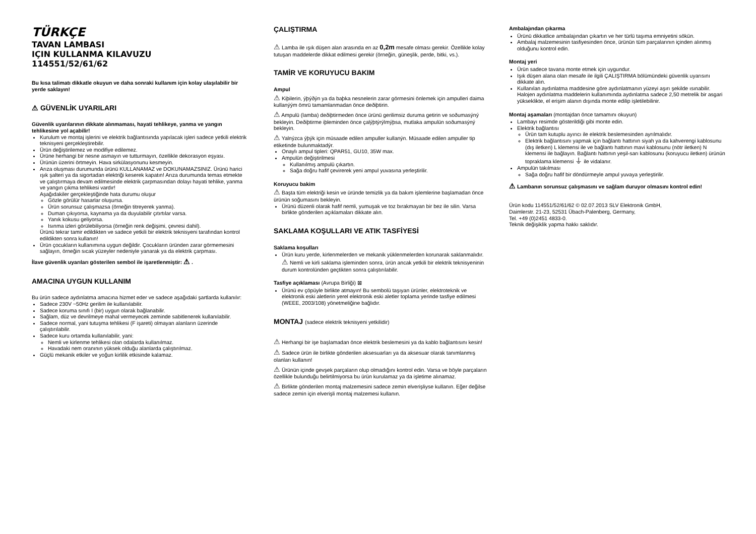TÜRKÇE
TAVAN LAMBASI
IÇIN KULLANMA KILAVUZU
114551/52/61/62
Bu kısa talimatı dikkatle okuyun ve daha sonraki kullanım için kolay ulaşılabilir bir yerde saklayın!
⚠ GÜVENLİK UYARILARI
Güvenlik uyarılarının dikkate alınmaması, hayati tehlikeye, yanma ve yangın tehlikesine yol açabilir!
Kurulum ve montaj işlerini ve elektrik bağlantısında yapılacak işleri sadece yetkili elektrik teknisyeni gerçekleştirebilir.
Ürün değiştirilemez ve modifiye edilemez.
Ürüne herhangi bir nesne asmayın ve tutturmayın, özellikle dekorasyon eşyası.
Ürünün üzerini örtmeyin. Hava sirkülasyonunu kesmeyin.
Arıza oluşması durumunda ürünü KULLANAMAZ ve DOKUNAMAZSINIZ. Ürünü harici ışık şalteri ya da sigortadan elektriği keserek kapatın! Arıza durumunda temas etmekte ve çalıştırmaya devam edilmesinde elektrik çarpmasından dolayı hayati tehlike, yanma ve yangın çıkma tehlikesi vardır!
Aşağıdakiler gerçekleştiğinde hata durumu oluşur
Gözle görülür hasarlar oluşursa.
Ürün sorunsuz çalışmazsa (örneğin titreyerek yanma).
Duman çıkıyorsa, kaynama ya da duyulabilir çıtırtılar varsa.
Yanık kokusu geliyorsa.
Isınma izleri görülebiliyorsa (örneğin renk değişimi, çevresi dahil).
Ürünü tekrar tamir edildikten ve sadece yetkili bir elektrik teknisyeni tarafından kontrol edildikten sonra kullanın!
Ürün çocukların kullanımına uygun değildir. Çocukların üründen zarar görmemesini sağlayın, örneğin sıcak yüzeyler nedeniyle yanarak ya da elektrik çarpması.
İlave güvenlik uyarıları gösterilen sembol ile işaretlenmiştir: ⚠ .
AMACINA UYGUN KULLANIM
Bu ürün sadece aydınlatma amacına hizmet eder ve sadece aşağıdaki şartlarda kullanılır:
Sadece 230V ~50Hz gerilim ile kullanılabilir.
Sadece koruma sınıfı I (bir) uygun olarak bağlanabilir.
Sağlam, düz ve devrilmeye mahal vermeyecek zeminde sabitlenerek kullanılabilir.
Sadece normal, yani tutuşma tehlikesi (F işareti) olmayan alanların üzerinde çalıştırılabilir.
Sadece kuru ortamda kullanılabilir, yani:
Nemli ve kirlenme tehlikesi olan odalarda kullanılmaz.
Havadaki nem oranının yüksek olduğu alanlarda çalıştırılmaz.
Güçlü mekanik etkiler ve yoğun kirlilik etkisinde kalamaz.
ÇALIŞTIRMA
⚠ Lamba ile ışık düşen alan arasında en az 0,2m mesafe olması gerekir. Özellikle kolay tutuşan maddelerde dikkat edilmesi gerekir (örneğin, güneşlik, perde, bitki, vs.).
TAMİR VE KORUYUCU BAKIM
Ampul
⚠ Kiþilerin, ýþýðýn ya da baþka nesnelerin zarar görmesini önlemek için ampulleri daima kullanýým ömrü tamamlanmadan önce deðiþtirin.
⚠ Ampulü (lamba) deðiþtirmeden önce ürünü gerilimsiz duruma getirin ve soðumasýný bekleyin. Deðiþtirme iþleminden önce çalýþtýrýlmýþsa, mutlaka ampulün soðumasýný bekleyin.
⚠ Yalnýzca ýþýk için müsaade edilen ampuller kullanýn. Müsaade edilen ampuller tip etiketinde bulunmaktadýr.
Onaylı ampul tipleri: QPAR51, GU10, 35W max.
Ampulün değiştirilmesi
Kullanılmış ampulü çıkartın.
Sağa doğru hafif çevirerek yeni ampul yuvasına yerleştirilir.
Koruyucu bakim
⚠ Başta tüm elektriği kesin ve üründe temizlik ya da bakım işlemlerine başlamadan önce ürünün soğumasını bekleyin.
Ürünü düzenli olarak hafif nemli, yumuşak ve toz bırakmayan bir bez ile silin. Varsa birlikte gönderilen açıklamaları dikkate alın.
SAKLAMA KOŞULLARI VE ATIK TASFİYESİ
Saklama koşulları
Ürün kuru yerde, kirlenmelerden ve mekanik yüklenmelerden korunarak saklanmalıdır.
⚠ Nemli ve kirli saklama işleminden sonra, ürün ancak yetkili bir elektrik teknisyeninin durum kontrolünden geçtikten sonra çalıştırılabilir.
Tasfiye açıklaması (Avrupa Birliği) ⊠
Ürünü ev çöpüyle birlikte atmayın! Bu sembolü taşıyan ürünler, elektroteknik ve elektronik eski aletlerin yerel elektronik eski aletler toplama yerinde tasfiye edilmesi (WEEE, 2003/108) yönetmeliğine bağlıdır.
MONTAJ (sadece elektrik teknisyeni yetkilidir)
⚠ Herhangi bir işe başlamadan önce elektrik beslemesini ya da kablo bağlantısını kesin!
⚠ Sadece ürün ile birlikte gönderilen aksesuarları ya da aksesuar olarak tanımlanmış olanları kullanın!
⚠ Ürünün içinde gevşek parçaların olup olmadığını kontrol edin. Varsa ve böyle parçaların özellikle bulunduğu belirtilmiyorsa bu ürün kurulamaz ya da işletime alınamaz.
⚠ Birlikte gönderilen montaj malzemesini sadece zemin elverişliyse kullanın. Eğer değilse sadece zemin için elverişli montaj malzemesi kullanın.
Ambalajından çıkarma
Ürünü dikkatlice ambalajından çıkartın ve her türlü taşıma emniyetini sökün.
Ambalaj malzemesinin tasfiyesinden önce, ürünün tüm parçalarının içinden alınmış olduğunu kontrol edin.
Montaj yeri
Ürün sadece tavana monte etmek için uygundur.
Işık düşen alana olan mesafe ile ilgili ÇALIŞTIRMA bölümündeki güvenlik uyarısını dikkate alın.
Kullanılan aydınlatma maddesine göre aydınlatmanın yüzeyi aşırı şekilde ısınabilir. Halojen aydınlatma maddelerin kullanımında aydınlatma sadece 2,50 metrelik bir asgari yükseklikte, el erişim alanın dışında monte edilip işletilebilinir.
Montaj aşamaları (montajdan önce tamamını okuyun)
Lambayı resimde gösterildiği gibi monte edin.
Elektrik bağlantısı
Ürün tam kutuplu ayırıcı ile elektrik beslemesinden ayrılmalıdır.
Elektrik bağlantısını yapmak için bağlantı hattının siyah ya da kahverengi kablosunu (dış iletken) L klemensi ile ve bağlantı hattının mavi kablosunu (nötr iletken) N klemensi ile bağlayın. Bağlantı hattının yeşil-sarı kablosunu (koruyucu iletken) ürünün topraklama klemensi ⏚ ile vidalanır.
Ampulün takılması
Sağa doğru hafif bir döndürmeyle ampul yuvaya yerleştirilir.
⚠ Lambanın sorunsuz çalışmasını ve sağlam duruyor olmasını kontrol edin!
Ürün kodu 114551/52/61/62 © 02.07.2013 SLV Elektronik GmbH,
Daimlerstr. 21-23, 52531 Übach-Palenberg, Germany,
Tel. +49 (0)2451 4833-0.
Teknik değişiklik yapma hakkı saklıdır.